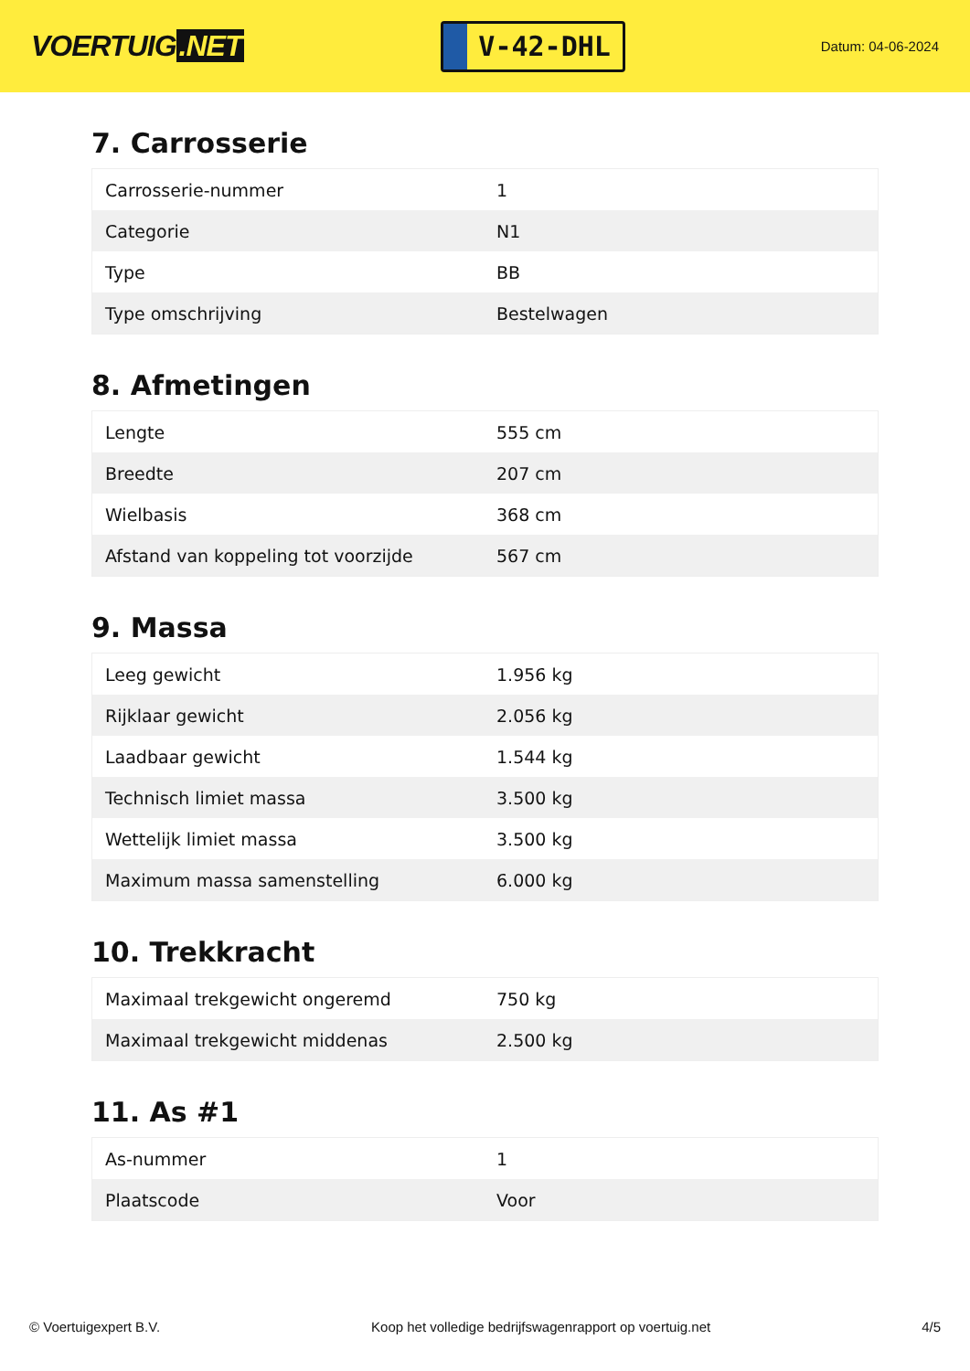VOERTUIG.NET
V-42-DHL
Datum: 04-06-2024
7. Carrosserie
| Carrosserie-nummer | 1 |
| Categorie | N1 |
| Type | BB |
| Type omschrijving | Bestelwagen |
8. Afmetingen
| Lengte | 555 cm |
| Breedte | 207 cm |
| Wielbasis | 368 cm |
| Afstand van koppeling tot voorzijde | 567 cm |
9. Massa
| Leeg gewicht | 1.956 kg |
| Rijklaar gewicht | 2.056 kg |
| Laadbaar gewicht | 1.544 kg |
| Technisch limiet massa | 3.500 kg |
| Wettelijk limiet massa | 3.500 kg |
| Maximum massa samenstelling | 6.000 kg |
10. Trekkracht
| Maximaal trekgewicht ongeremd | 750 kg |
| Maximaal trekgewicht middenas | 2.500 kg |
11. As #1
| As-nummer | 1 |
| Plaatscode | Voor |
© Voertuigexpert B.V. Koop het volledige bedrijfswagenrapport op voertuig.net 4/5